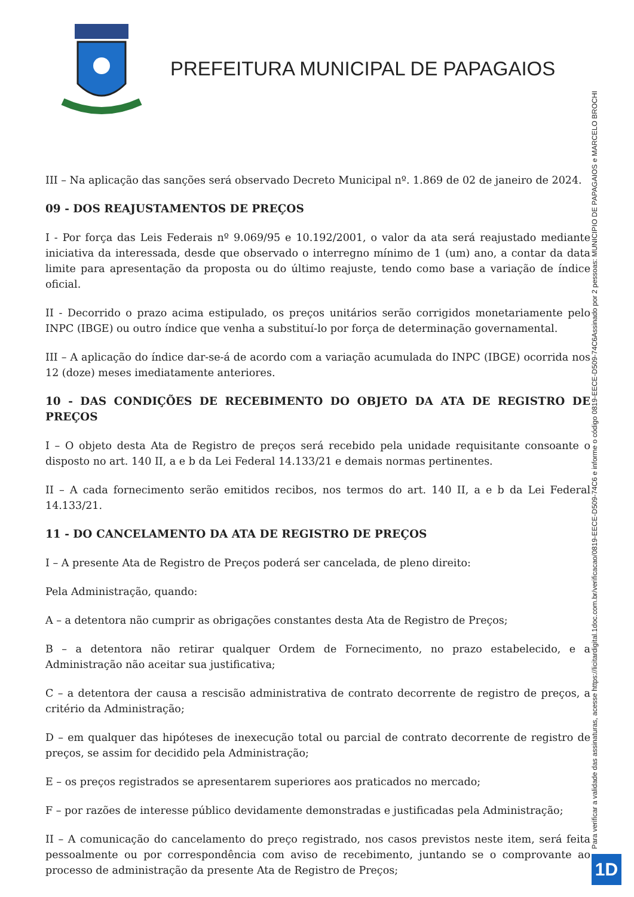PREFEITURA MUNICIPAL DE PAPAGAIOS
III – Na aplicação das sanções será observado Decreto Municipal nº. 1.869 de 02 de janeiro de 2024.
09 - DOS REAJUSTAMENTOS DE PREÇOS
I - Por força das Leis Federais nº 9.069/95 e 10.192/2001, o valor da ata será reajustado mediante iniciativa da interessada, desde que observado o interregno mínimo de 1 (um) ano, a contar da data limite para apresentação da proposta ou do último reajuste, tendo como base a variação de índice oficial.
II - Decorrido o prazo acima estipulado, os preços unitários serão corrigidos monetariamente pelo INPC (IBGE) ou outro índice que venha a substituí-lo por força de determinação governamental.
III – A aplicação do índice dar-se-á de acordo com a variação acumulada do INPC (IBGE) ocorrida nos 12 (doze) meses imediatamente anteriores.
10 - DAS CONDIÇÕES DE RECEBIMENTO DO OBJETO DA ATA DE REGISTRO DE PREÇOS
I – O objeto desta Ata de Registro de preços será recebido pela unidade requisitante consoante o disposto no art. 140 II, a e b da Lei Federal 14.133/21 e demais normas pertinentes.
II – A cada fornecimento serão emitidos recibos, nos termos do art. 140 II, a e b da Lei Federal 14.133/21.
11 - DO CANCELAMENTO DA ATA DE REGISTRO DE PREÇOS
I – A presente Ata de Registro de Preços poderá ser cancelada, de pleno direito:
Pela Administração, quando:
A – a detentora não cumprir as obrigações constantes desta Ata de Registro de Preços;
B – a detentora não retirar qualquer Ordem de Fornecimento, no prazo estabelecido, e a Administração não aceitar sua justificativa;
C – a detentora der causa a rescisão administrativa de contrato decorrente de registro de preços, a critério da Administração;
D – em qualquer das hipóteses de inexecução total ou parcial de contrato decorrente de registro de preços, se assim for decidido pela Administração;
E – os preços registrados se apresentarem superiores aos praticados no mercado;
F – por razões de interesse público devidamente demonstradas e justificadas pela Administração;
II – A comunicação do cancelamento do preço registrado, nos casos previstos neste item, será feita pessoalmente ou por correspondência com aviso de recebimento, juntando se o comprovante ao processo de administração da presente Ata de Registro de Preços;
Assinado por 2 pessoas: MUNICIPIO DE PAPAGAIOS e MARCELO BROCHI
Para verificar a validade das assinaturas, acesse https://licitardigital.1doc.com.br/verificacao/0819-EECE-D509-74C6 e informe o código 0819-EECE-D509-74C6
1D